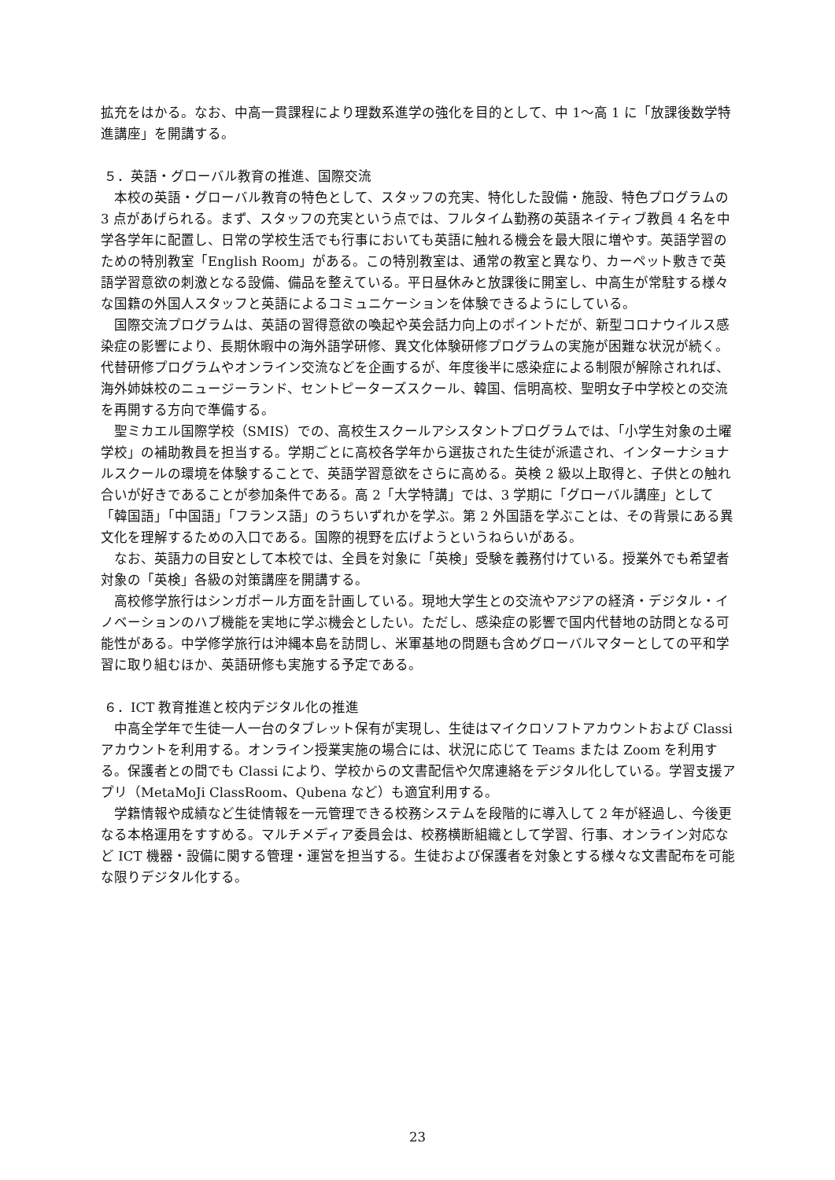拡充をはかる。なお、中高一貫課程により理数系進学の強化を目的として、中 1～高 1 に「放課後数学特進講座」を開講する。
５．英語・グローバル教育の推進、国際交流
本校の英語・グローバル教育の特色として、スタッフの充実、特化した設備・施設、特色プログラムの 3 点があげられる。まず、スタッフの充実という点では、フルタイム勤務の英語ネイティブ教員 4 名を中学各学年に配置し、日常の学校生活でも行事においても英語に触れる機会を最大限に増やす。英語学習のための特別教室「English Room」がある。この特別教室は、通常の教室と異なり、カーペット敷きで英語学習意欲の刺激となる設備、備品を整えている。平日昼休みと放課後に開室し、中高生が常駐する様々な国籍の外国人スタッフと英語によるコミュニケーションを体験できるようにしている。
国際交流プログラムは、英語の習得意欲の喚起や英会話力向上のポイントだが、新型コロナウイルス感染症の影響により、長期休暇中の海外語学研修、異文化体験研修プログラムの実施が困難な状況が続く。代替研修プログラムやオンライン交流などを企画するが、年度後半に感染症による制限が解除されれば、海外姉妹校のニュージーランド、セントピーターズスクール、韓国、信明高校、聖明女子中学校との交流を再開する方向で準備する。
聖ミカエル国際学校（SMIS）での、高校生スクールアシスタントプログラムでは、「小学生対象の土曜学校」の補助教員を担当する。学期ごとに高校各学年から選抜された生徒が派遣され、インターナショナルスクールの環境を体験することで、英語学習意欲をさらに高める。英検 2 級以上取得と、子供との触れ合いが好きであることが参加条件である。高 2「大学特講」では、3 学期に「グローバル講座」として「韓国語」「中国語」「フランス語」のうちいずれかを学ぶ。第 2 外国語を学ぶことは、その背景にある異文化を理解するための入口である。国際的視野を広げようというねらいがある。
なお、英語力の目安として本校では、全員を対象に「英検」受験を義務付けている。授業外でも希望者対象の「英検」各級の対策講座を開講する。
高校修学旅行はシンガポール方面を計画している。現地大学生との交流やアジアの経済・デジタル・イノベーションのハブ機能を実地に学ぶ機会としたい。ただし、感染症の影響で国内代替地の訪問となる可能性がある。中学修学旅行は沖縄本島を訪問し、米軍基地の問題も含めグローバルマターとしての平和学習に取り組むほか、英語研修も実施する予定である。
６．ICT 教育推進と校内デジタル化の推進
中高全学年で生徒一人一台のタブレット保有が実現し、生徒はマイクロソフトアカウントおよび Classi アカウントを利用する。オンライン授業実施の場合には、状況に応じて Teams または Zoom を利用する。保護者との間でも Classi により、学校からの文書配信や欠席連絡をデジタル化している。学習支援アプリ（MetaMoJi ClassRoom、Qubena など）も適宜利用する。
学籍情報や成績など生徒情報を一元管理できる校務システムを段階的に導入して 2 年が経過し、今後更なる本格運用をすすめる。マルチメディア委員会は、校務横断組織として学習、行事、オンライン対応など ICT 機器・設備に関する管理・運営を担当する。生徒および保護者を対象とする様々な文書配布を可能な限りデジタル化する。
23